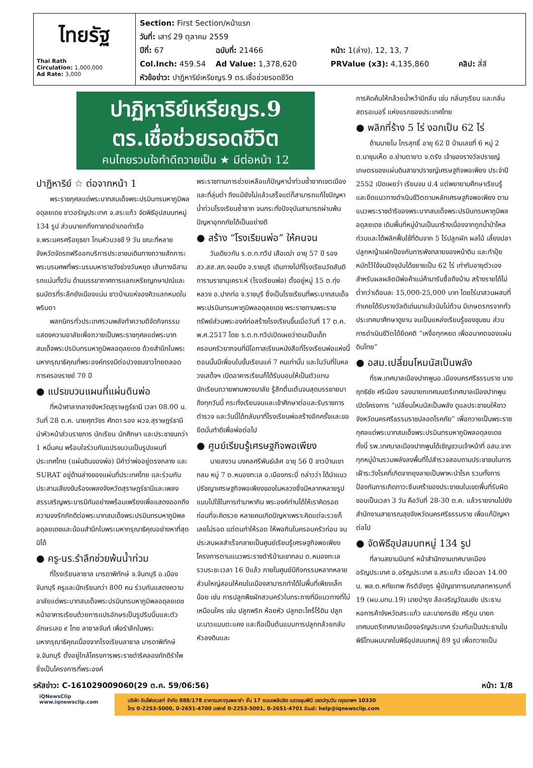ไทยรัฐ
Thai Rath
Circulation: 1,000,000
Ad Rate: 3,000
Section: First Section/หน้าแรก
วันที่: เสาร์ 29 ตุลาคม 2559
ปีที่: 67 ฉบับที่: 21466 หน้า: 1(ล่าง), 12, 13, 7
Col.Inch: 459.54 Ad Value: 1,378,620 PRValue (x3): 4,135,860 คลิป: สี่สี
หัวข้อข่าว: ปาฏิหาริย์เหรียญร.9 ตร.เชื่อช่วยรอดชีวิต
ปาฏิหาริย์เหรียญร.9
ตร.เชื่อช่วยรอดชีวิต
คนไทยรวมใจทำดีถวายเป็น ★ มีต่อหน้า 12
ปาฏิหาริย์ ☆ ต่อจากหน้า 1
พระราชกุศลแด่พระบาทสมเด็จพระปรมินทรมหาภูมิพลอดุลยเดช ชาวอรัญประเทศ จ.สระแก้ว จัดพิธีอุปสมบทหมู่ 134 รูป ส่วนนายกกิ่งกาชาดอำเภอท่าเรือ จ.พระนครศรีอยุธยา โกนหัวบวชชี 9 วัน ขณะที่หลายจังหวัดจัดรถฟรีออกบริการประชาชนเดินทางถวายสักการะพระบรมศพที่พระบรมมหาราชวังช่วงวันหยุด เส้นทางอีสานรถแน่นทั้งวัน ด้านบรรยากาศการแลกเหรียญกษาปณ์และธนบัตรที่ระลึกยังเนืองแน่น ชาวบ้านแห่จองคิวแลกหมดในพริบตา
พสกนิกรทั่วประเทศรวมพลังทำความดีจัดกิจกรรมแสดงความอาลัยเพื่อถวายเป็นพระราชกุศลแด่พระบาทสมเด็จพระปรมินทรมหาภูมิพลอดุลยเดช ด้วยสำนึกในพระมหากรุณาธิคุณที่พระองค์ทรงมีต่อปวงชนชาวไทยตลอดการครองราชย์ 70 ปี
● แปรขบวนแผนที่แผ่นดินพ่อ
ที่หน้าศาลากลางจังหวัดสุราษฎร์ธานี เวลา 08.00 น. วันที่ 28 ต.ค. นายศุภวัชร ศักดา รอง ผวจ.สุราษฎร์ธานี นำหัวหน้าส่วนราชการ นักเรียน นักศึกษา และประชาชนกว่า 1 หมื่นคน พร้อมใจร่วมกันแปรขบวนเป็นรูปแผนที่ประเทศไทย (แผ่นดินของพ่อ) มีคำว่าพ่ออยู่ตรงกลาง และ SURAT อยู่ด้านล่างของแผ่นที่ประเทศไทย และร่วมกันประสานเสียงขับร้องเพลงจังหวัดสุราษฎร์ธานีและเพลงสรรเสริญพระบารมีกันอย่างพร้อมเพรียงเพื่อแสดงออกถึงความจงรักภักดีต่อพระบาทสมเด็จพระปรมินทรมหาภูมิพลอดุลยเดชและน้อมสำนึกในพระมหากรุณาธิคุณอย่างหาที่สุดมิได้
● ครู-นร.รำลึกช่วยพ้นน้ำท่วม
ที่โรงเรียนลาซาล มารดาพิทักษ์ จ.จันทบุรี อ.เมืองจันทบุรี ครูและนักเรียนกว่า 800 คน ร่วมกันแสดงความอาลัยแด่พระบาทสมเด็จพระปรมินทรมหาภูมิพลอดุลยเดช หน้าอาคารเรียนด้วยการแปรอักษรเป็นรูปริบบิ้นและตัวอักษรเลข ๙ ไทย ลาซาลจันท์ เพื่อรำลึกในพระมหากรุณาธิคุณเนื่องจากโรงเรียนลาซาล มารดาพิทักษ์ จ.จันทบุรี ตั้งอยู่ใกล้โครงการพระราชดำริคลองภักดีรำไพ ซึ่งเป็นโครงการที่พระองค์
พระราชทานการช่วยเหลือแก้ปัญหาน้ำท่วมซ้ำซากเขตเมืองและที่ลุ่มต่ำ ถึงแม้ยังไม่แล้วเสร็จแต่ก็สามารถแก้ไขปัญหาน้ำท่วมโรงเรียนซ้ำซาก จนกระทั่งปัจจุบันสามารถผ่านพ้นปัญหาอุทกภัยได้เป็นอย่างดี
● สร้าง “โรงเรียนพ่อ” ให้คนจน
วันเดียวกัน ร.ต.ท.ทวีป เสือเฒ่า อายุ 57 ปี รอง สว.สส.สภ.จอมบึง จ.ราชบุรี เดินทางไปที่โรงเรียนวัดสันติการามราชานุเคราะห์ (โรงเรียนพ่อ) ตั้งอยู่หมู่ 15 ต.ทุ่งหลวง อ.ปากท่อ จ.ราชบุรี ซึ่งเป็นโรงเรียนที่พระบาทสมเด็จพระปรมินทรมหาภูมิพลอดุลยเดช พระราชทานพระราชทรัพย์ส่วนพระองค์ก่อสร้างโรงเรียนขึ้นเมื่อวันที่ 17 ต.ค. พ.ศ.2517 โดย ร.ต.ท.ทวีปเปิดเผยว่าตนเป็นเด็กครอบครัวยากจนที่มีโอกาสเรียนหนังสือที่โรงเรียนพ่อแห่งนี้ ตอนนั้นมีเพื่อนในชั้นเรียนแค่ 7 คนเท่านั้น และในวันที่ในหลวงเสด็จฯ เปิดอาคารเรียนก็ได้รับมอบให้เป็นตัวแทนนักเรียนถวายพานพวงมาลัย รู้สึกตื่นเต้นจนสุดบรรยายมาถึงทุกวันนี้ กระทั่งเรียนจบและเข้าศึกษาต่อและรับราชการตำรวจ และวันนี้ได้กลับมาที่โรงเรียนพ่อสร้างอีกครั้งและขอยึดมั่นทำดีเพื่อพ่อต่อไป
● ศูนย์เรียนรู้เศรษฐกิจพอเพียง
นายสงวน มงคลศรีพันธ์เลิศ อายุ 56 ปี ชาวบ้านเขากลม หมู่ 7 ต.หนองทะเล อ.เมืองกระบี่ กล่าวว่า ได้นำแนวปรัชญาเศรษฐกิจพอเพียงของในหลวงซึ่งมีหลากหลายรูปแบบไปใช้ในการทำมาหากิน พระองค์ท่านได้ให้เราคิดรอด ก่อนที่จะคิดรวย หลายคนเกิดปัญหาเพราะคิดแต่จะรวยก็เลยไม่รอด แต่ตนทำให้รอด ให้พอกินในครอบครัวก่อน จนประสบผลสำเร็จกลายเป็นศูนย์เรียนรู้เศรษฐกิจพอเพียงโครงการตามแนวพระราชดำริบ้านเขากลม ต.หนองทะเล รวมระยะเวลา 16 ปีแล้ว ภายในศูนย์มีกิจกรรมหลากหลาย ส่วนใหญ่สอนให้คนในเมืองสามารถทำได้ในพื้นที่เพียงเล็กน้อย เช่น การปลูกพืชผักสวนครัวในกระถางที่มีแนวทางที่ไม่เหมือนใคร เช่น ปลูกพริก ห้อยหัว ปลูกตะไคร้ไร้ดิน ปลูกมะนาวแบบตะแคง และถือเป็นต้นแบบการปลูกกล้วยกลับหัวลงดินและ
การคิดค้นให้กล้วยน้ำหว้ามีกลิ่น เช่น กลิ่นทุเรียน และกลิ่นสตรอเบอรี่ แห่งแรกของประเทศไทย
● พลิกที่ร้าง 5 ไร่ งอกเป็น 62 ไร่
ด้านนายไม ไกรสุทธิ์ อายุ 62 ปี บ้านเลขที่ 6 หมู่ 2 ต.นาชุมเห็ด อ.ย่านตาขาว จ.ตรัง เจ้าของรางวัลปราชญ์เกษตรของแผ่นดินสาขาปราชญ์เศรษฐกิจพอเพียง ประจำปี 2552 เปิดเผยว่า เรียนจบ ป.4 แต่พยายามศึกษาเรียนรู้ และยึดแนวทางดำเนินชีวิตตามหลักเศรษฐกิจพอเพียง ตามแนวพระราชดำริของพระบาทสมเด็จพระปรมินทรมหาภูมิพลอดุลยเดช เดิมพื้นที่หมู่บ้านเป็นนาร้างเนื่องจากถูกน้ำป่าไหลท่วมและได้พลิกฟื้นใช้ที่ดินจาก 5 ไร่ปลูกผัก ผลไม้ เลี้ยงปลา ปลูกหญ้าแฝกป้องกันการพังทลายของหน้าดิน และทำปุ๋ยหมักไว้ใช้จนปัจจุบันได้ขยายเป็น 62 ไร่ เท่ากับอายุตัวเอง สำหรับผลผลิตมีพ่อค้าแม่ค้ามารับซื้อถึงบ้าน สร้างรายได้ไม่ต่ำกว่าเดือนละ 15,000-25,000 บาท โดยไร่นาสวนผสมที่ทำเคยได้รับรางวัลดีเด่นมาแล้วนับไม่ถ้วน มีเกษตรกรจากทั่วประเทศมาศึกษาดูงาน จนเป็นแหล่งเรียนรู้ของชุมชน ส่วนการดำเนินชีวิตได้ยึดคติ “เหงื่อทุกหยด เพื่ออนาคตของแผ่นดินไทย”
● อสม.เปลี่ยนโหมนัสเป็นพลัง
ที่รพ.เทศบาลเมืองปากพูนอ.เมืองนครศรีธรรมราช นายฤทธิชัย ศรีเมือง รองนายกเทศมนตรีเทศบาลเมืองปากพูน เปิดโครงการ “เปลี่ยนโหมนัสเป็นพลัง ดูแลประชาชนให้ชาวจังหวัดนครศรีธรรมราชปลอดโรคภัย” เพื่อถวายเป็นพระราชกุศลแด่พระบาทสมเด็จพระปรมินทรมหาภูมิพลอดุลยเดช ทั้งนี้ รพ.เทศบาลเมืองปากพูนได้เชิญชวนเจ้าหน้าที่ อสม.จากทุกหมู่บ้านรวมพลังลงพื้นที่ไปสำรวจสอบถามประชาชนในการเฝ้าระวังโรคที่เกิดจากยุงลายเป็นพาหะนำโรค รวมทั้งการป้องกันการเกิดภาวะซึมเศร้าของประชาชนในเขตพื้นที่รับผิดชอบเป็นเวลา 3 วัน คือวันที่ 28-30 ต.ค. แล้วรายงานไปยังสำนักงานสาธารณสุขจังหวัดนครศรีธรรมราช เพื่อแก้ปัญหาต่อไป
● จัดพิธีอุปสมบทหมู่ 134 รูป
ที่ลานสยามมินทร์ หน้าสำนักงานเทศบาลเมืองอรัญประเทศ อ.อรัญประเทศ จ.สระแก้ว เมื่อเวลา 14.00 น. พล.ต.หทัยเทพ กีรติอังกูร ผู้บัญชาการมณฑลทหารบกที่ 19 (ผบ.มทบ.19) นายบำรุง ล้อเจริญวัฒนชัย ประธานหอการค้าจังหวัดสระแก้ว และนายกรชัย ศรีกูน นายกเทศมนตรีเทศบาลเมืองอรัญประเทศ ร่วมกันเป็นประธานในพิธีโกนผมนาคในพิธีอุปสมบทหมู่ 89 รูป เพื่อถวายเป็น
รหัสข่าว: C-161029009060(29 ต.ค. 59/06:56) หน้า: 1/8
iQNewsClip
www.iqnewsclip.com
บริษัท อินโฟเควสท์ จำกัด 888/178 อาคารมหาทุนพลาซ่า ชั้น 17 ถนนเพลินจิต แขวงลุมพินี เขตปทุมวัน กรุงเทพฯ 10330
โทร 0-2253-5000, 0-2651-4700 แฟกซ์ 0-2253-5001, 0-2651-4701 อีเมล์: help@iqnewsclip.com